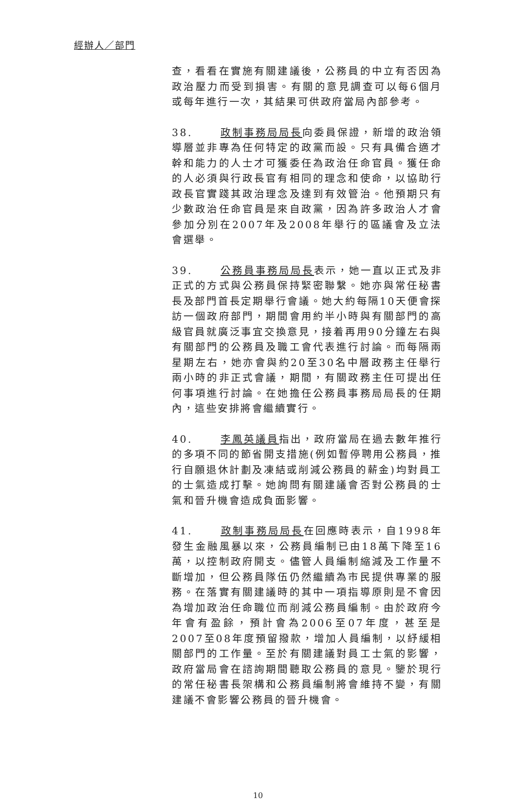經辦人／部門
查，看看在實施有關建議後，公務員的中立有否因為政治壓力而受到損害。有關的意見調查可以每6個月或每年進行一次，其結果可供政府當局內部參考。
38. 政制事務局局長向委員保證，新增的政治領導層並非專為任何特定的政黨而設。只有具備合適才幹和能力的人士才可獲委任為政治任命官員。獲任命的人必須與行政長官有相同的理念和使命，以協助行政長官實踐其政治理念及達到有效管治。他預期只有少數政治任命官員是來自政黨，因為許多政治人才會參加分別在2007年及2008年舉行的區議會及立法會選舉。
39. 公務員事務局局長表示，她一直以正式及非正式的方式與公務員保持緊密聯繫。她亦與常任秘書長及部門首長定期舉行會議。她大約每隔10天便會探訪一個政府部門，期間會用約半小時與有關部門的高級官員就廣泛事宜交換意見，接着再用90分鐘左右與有關部門的公務員及職工會代表進行討論。而每隔兩星期左右，她亦會與約20至30名中層政務主任舉行兩小時的非正式會議，期間，有關政務主任可提出任何事項進行討論。在她擔任公務員事務局局長的任期內，這些安排將會繼續實行。
40. 李鳳英議員指出，政府當局在過去數年推行的多項不同的節省開支措施(例如暫停聘用公務員，推行自願退休計劃及凍結或削減公務員的薪金)均對員工的士氣造成打擊。她詢問有關建議會否對公務員的士氣和晉升機會造成負面影響。
41. 政制事務局局長在回應時表示，自1998年發生金融風暴以來，公務員編制已由18萬下降至16萬，以控制政府開支。儘管人員編制縮減及工作量不斷增加，但公務員隊伍仍然繼續為市民提供專業的服務。在落實有關建議時的其中一項指導原則是不會因為增加政治任命職位而削減公務員編制。由於政府今年會有盈餘，預計會為2006至07年度，甚至是2007至08年度預留撥款，增加人員編制，以紓緩相關部門的工作量。至於有關建議對員工士氣的影響，政府當局會在諮詢期間聽取公務員的意見。鑒於現行的常任秘書長架構和公務員編制將會維持不變，有關建議不會影響公務員的晉升機會。
10